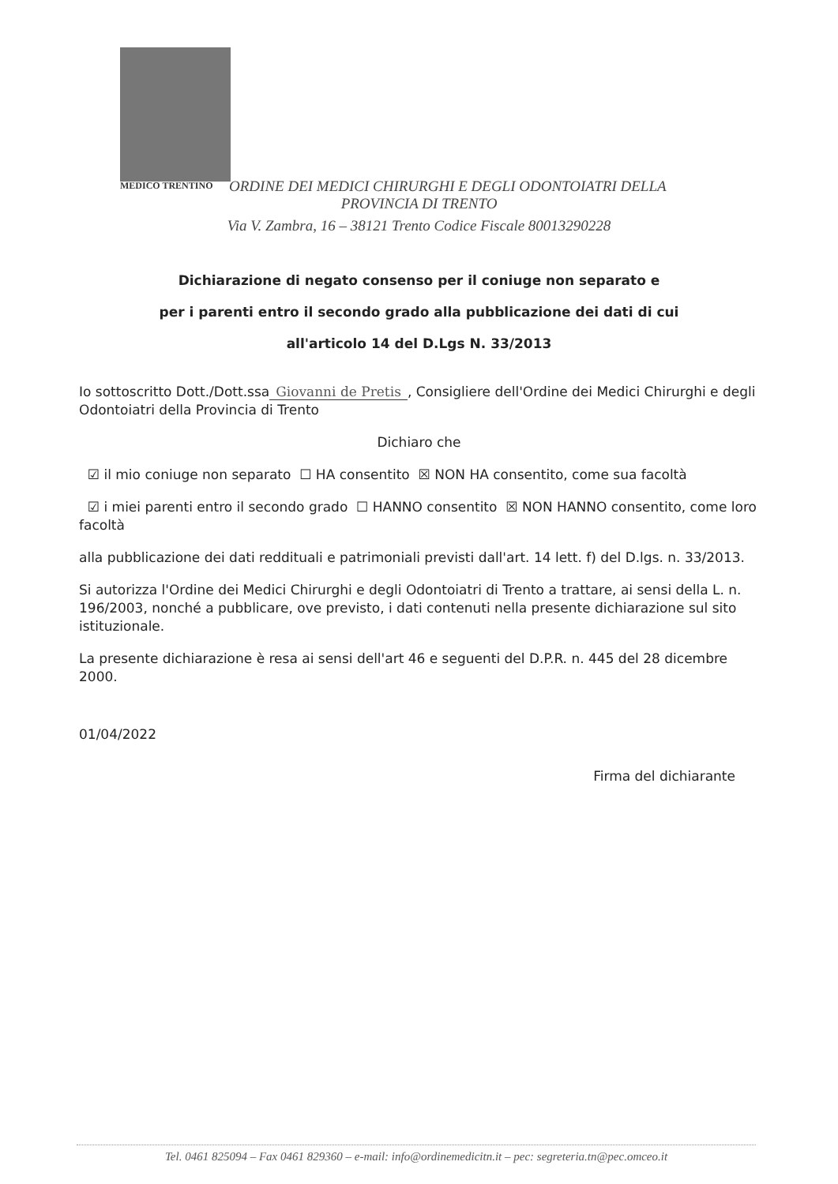MEDICO TRENTINO
ORDINE DEI MEDICI CHIRURGHI E DEGLI ODONTOIATRI DELLA
PROVINCIA DI TRENTO
Via V. Zambra, 16 – 38121 Trento Codice Fiscale 80013290228
Dichiarazione di negato consenso per il coniuge non separato e
per i parenti entro il secondo grado alla pubblicazione dei dati di cui
all'articolo 14 del D.Lgs N. 33/2013
Io sottoscritto Dott./Dott.ssa Giovanni de Pretis, Consigliere dell'Ordine dei Medici Chirurghi e degli Odontoiatri della Provincia di Trento
Dichiaro che
☑ il mio coniuge non separato ☐ HA consentito ☒ NON HA consentito, come sua facoltà
☑ i miei parenti entro il secondo grado ☐ HANNO consentito ☒ NON HANNO consentito, come loro facoltà
alla pubblicazione dei dati reddituali e patrimoniali previsti dall'art. 14 lett. f) del D.lgs. n. 33/2013.
Si autorizza l'Ordine dei Medici Chirurghi e degli Odontoiatri di Trento a trattare, ai sensi della L. n. 196/2003, nonché a pubblicare, ove previsto, i dati contenuti nella presente dichiarazione sul sito istituzionale.
La presente dichiarazione è resa ai sensi dell'art 46 e seguenti del D.P.R. n. 445 del 28 dicembre 2000.
01/04/2022
Firma del dichiarante
Tel. 0461 825094 – Fax 0461 829360 – e-mail: info@ordinemedicitn.it – pec: segreteria.tn@pec.omceo.it